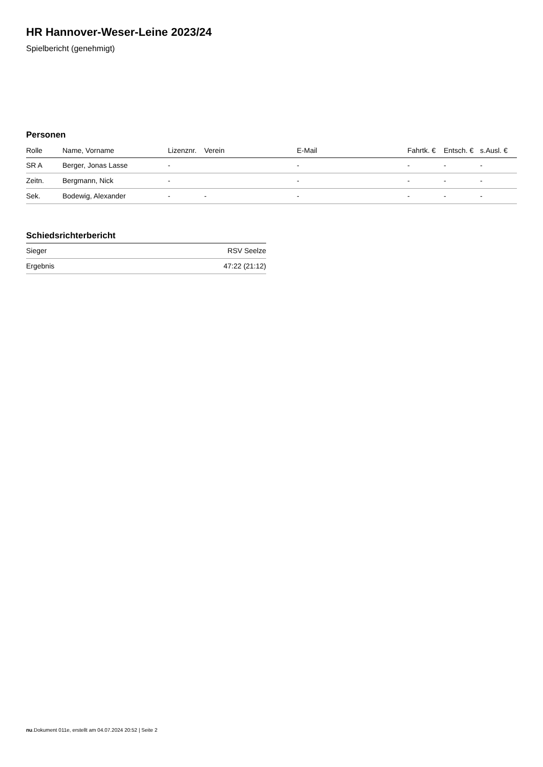HR Hannover-Weser-Leine 2023/24
Spielbericht (genehmigt)
Personen
| Rolle | Name, Vorname | Lizenznr. | Verein | E-Mail | Fahrtk. € | Entsch. € | s.Ausl. € |
| --- | --- | --- | --- | --- | --- | --- | --- |
| SR A | Berger, Jonas Lasse | - | | - | - | - | - |
| Zeitn. | Bergmann, Nick | - | | - | - | - | - |
| Sek. | Bodewig, Alexander | - | - | - | - | - | - |
Schiedsrichterbericht
| Sieger | RSV Seelze |
| Ergebnis | 47:22 (21:12) |
nu.Dokument 011e, erstellt am 04.07.2024 20:52 | Seite 2